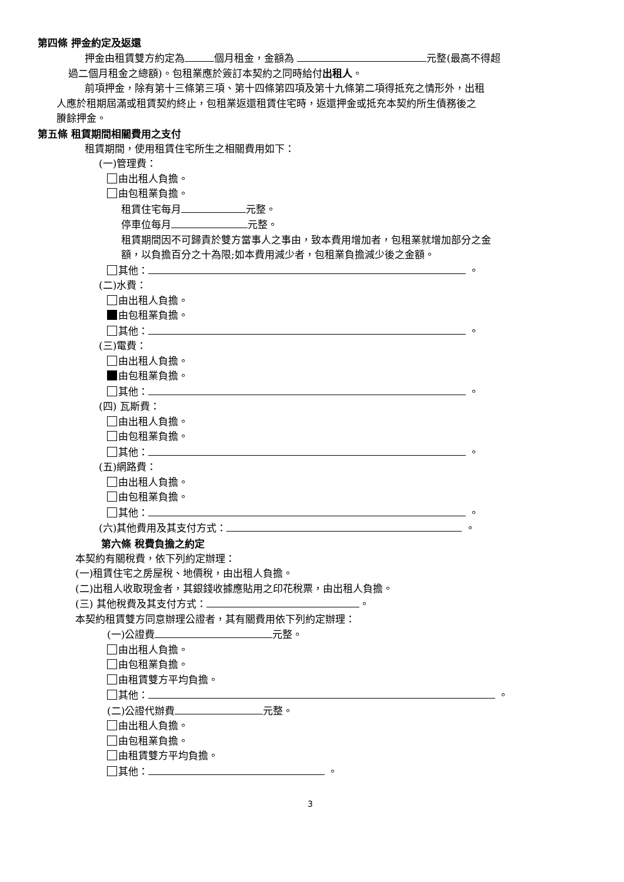第四條 押金約定及返還
押金由租賃雙方約定為 個月租金，金額為 元整(最高不得超
過二個月租金之總額)。包租業應於簽訂本契約之同時給付出租人。
前項押金，除有第十三條第三項、第十四條第四項及第十九條第二項得抵充之情形外，出租
人應於租期屆滿或租賃契約終止，包租業返還租賃住宅時，返還押金或抵充本契約所生債務後之
賸餘押金。
第五條 租賃期間相關費用之支付
租賃期間，使用租賃住宅所生之相關費用如下：
(一)管理費：
由出租人負擔。
由包租業負擔。
租賃住宅每月 元整。
停車位每月 元整。
租賃期間因不可歸責於雙方當事人之事由，致本費用增加者，包租業就增加部分之金
額，以負擔百分之十為限;如本費用減少者，包租業負擔減少後之金額。
其他： 。
(二)水費：
由出租人負擔。
由包租業負擔。
其他： 。
(三)電費：
由出租人負擔。
由包租業負擔。
其他： 。
(四) 瓦斯費：
由出租人負擔。
由包租業負擔。
其他： 。
(五)網路費：
由出租人負擔。
由包租業負擔。
其他： 。
(六)其他費用及其支付方式： 。
第六條 稅費負擔之約定
本契約有關稅費，依下列約定辦理：
(一)租賃住宅之房屋稅、地價稅，由出租人負擔。
(二)出租人收取現金者，其銀錢收據應貼用之印花稅票，由出租人負擔。
(三) 其他稅費及其支付方式： 。
本契約租賃雙方同意辦理公證者，其有關費用依下列約定辦理：
(一)公證費 元整。
由出租人負擔。
由包租業負擔。
由租賃雙方平均負擔。
其他： 。
(二)公證代辦費 元整。
由出租人負擔。
由包租業負擔。
由租賃雙方平均負擔。
其他： 。
3